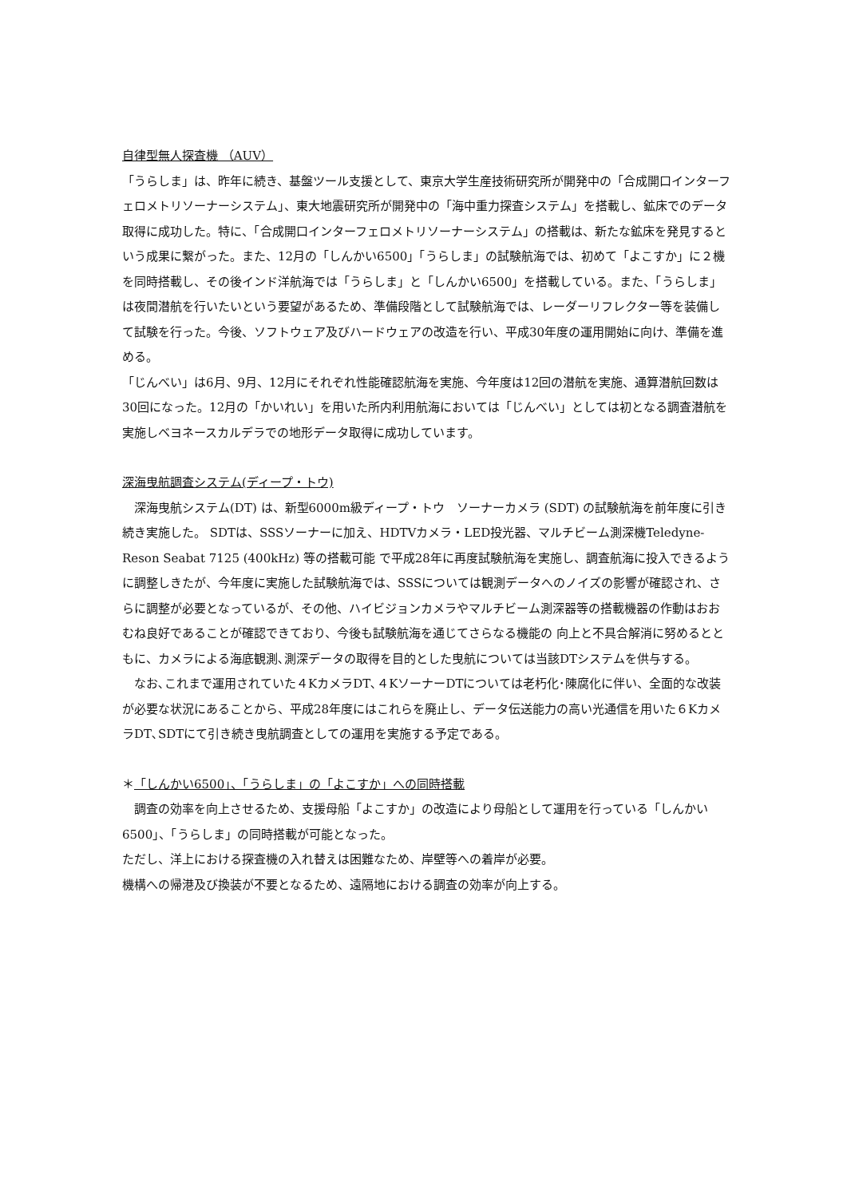自律型無人探査機 （AUV）
「うらしま」は、昨年に続き、基盤ツール支援として、東京大学生産技術研究所が開発中の「合成開口インターフェロメトリソーナーシステム」、東大地震研究所が開発中の「海中重力探査システム」を搭載し、鉱床でのデータ取得に成功した。特に、「合成開口インターフェロメトリソーナーシステム」の搭載は、新たな鉱床を発見するという成果に繋がった。また、12月の「しんかい6500」「うらしま」の試験航海では、初めて「よこすか」に２機を同時搭載し、その後インド洋航海では「うらしま」と「しんかい6500」を搭載している。また、「うらしま」は夜間潜航を行いたいという要望があるため、準備段階として試験航海では、レーダーリフレクター等を装備して試験を行った。今後、ソフトウェア及びハードウェアの改造を行い、平成30年度の運用開始に向け、準備を進める。
「じんべい」は6月、9月、12月にそれぞれ性能確認航海を実施、今年度は12回の潜航を実施、通算潜航回数は30回になった。12月の「かいれい」を用いた所内利用航海においては「じんべい」としては初となる調査潜航を実施しベヨネースカルデラでの地形データ取得に成功しています。
深海曳航調査システム(ディープ・トウ)
　深海曳航システム(DT) は、新型6000m級ディープ・トウ　ソーナーカメラ (SDT) の試験航海を前年度に引き続き実施した。 SDTは、SSSソーナーに加え、HDTVカメラ・LED投光器、マルチビーム測深機Teledyne-Reson Seabat 7125 (400kHz) 等の搭載可能 で平成28年に再度試験航海を実施し、調査航海に投入できるように調整しきたが、今年度に実施した試験航海では、SSSについては観測データへのノイズの影響が確認され、さらに調整が必要となっているが、その他、ハイビジョンカメラやマルチビーム測深器等の搭載機器の作動はおおむね良好であることが確認できており、今後も試験航海を通じてさらなる機能の 向上と不具合解消に努めるとともに、カメラによる海底観測､測深データの取得を目的とした曳航については当該DTシステムを供与する。
　なお､これまで運用されていた４KカメラDT､４KソーナーDTについては老朽化･陳腐化に伴い、全面的な改装が必要な状況にあることから、平成28年度にはこれらを廃止し、データ伝送能力の高い光通信を用いた６KカメラDT､SDTにて引き続き曳航調査としての運用を実施する予定である。
＊「しんかい6500」、「うらしま」の「よこすか」への同時搭載
　調査の効率を向上させるため、支援母船「よこすか」の改造により母船として運用を行っている「しんかい6500」、「うらしま」の同時搭載が可能となった。
ただし、洋上における探査機の入れ替えは困難なため、岸壁等への着岸が必要。
機構への帰港及び換装が不要となるため、遠隔地における調査の効率が向上する。